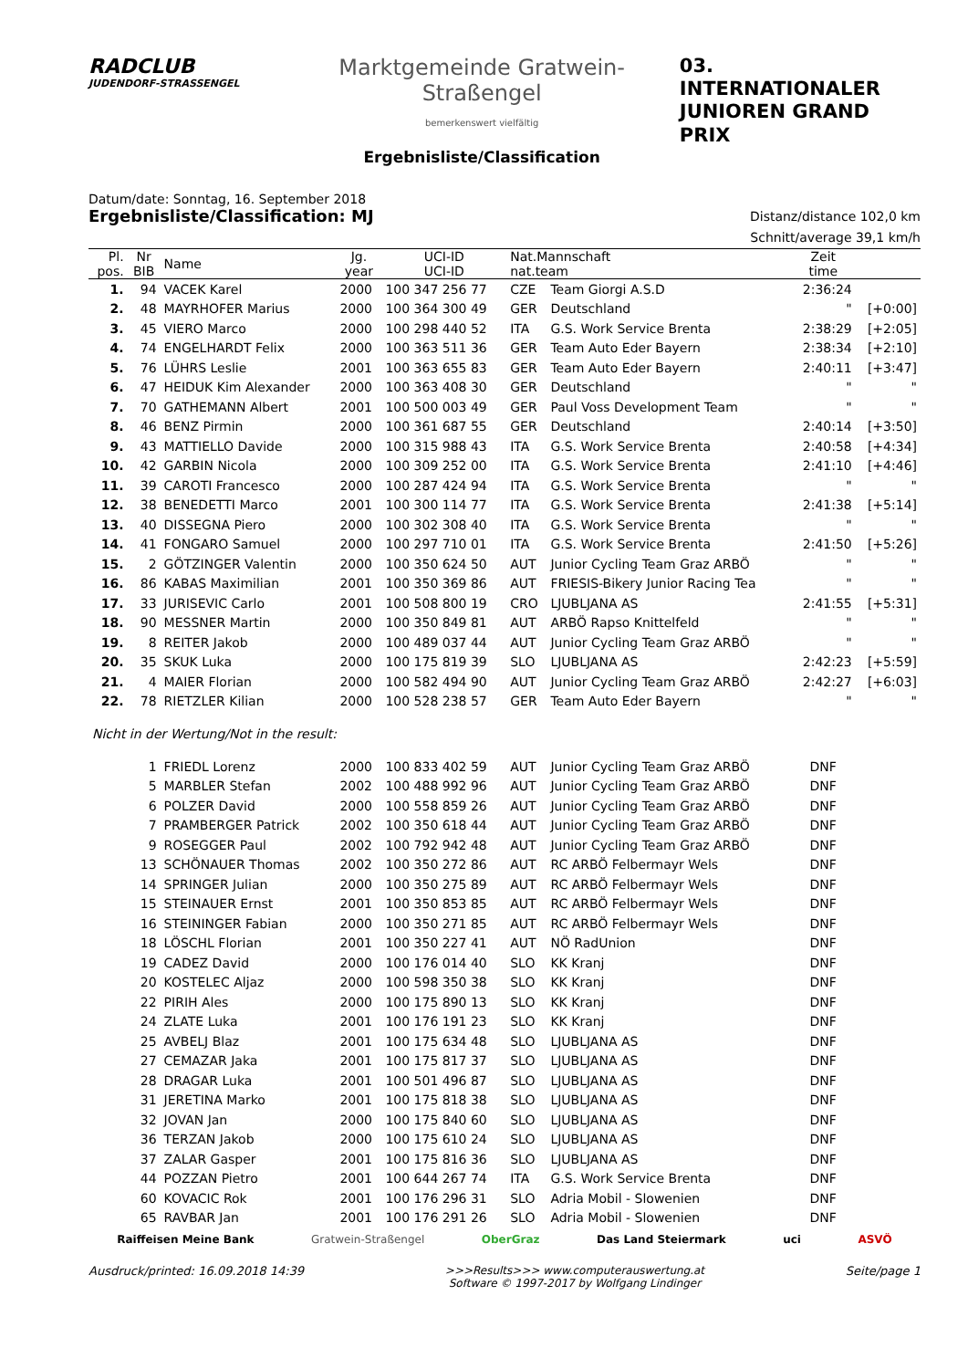RADCLUB
JUDENDORF-STRASSENGEL
Marktgemeinde Gratwein-Straßengel
bemerkenswert vielfältig
Ergebnisliste/Classification
03. INTERNATIONALER
JUNIOREN GRAND PRIX
Datum/date: Sonntag, 16. September 2018
Ergebnisliste/Classification: MJ
Distanz/distance 102,0 km
Schnitt/average 39,1 km/h
| Pl. pos. | Nr BIB | Name | Jg. year | UCI-ID UCI-ID | Nat.Mannschaft nat.team | | Zeit time | |
| --- | --- | --- | --- | --- | --- | --- | --- | --- |
| 1. | 94 | VACEK Karel | 2000 | 100 347 256 77 | CZE | Team Giorgi A.S.D | 2:36:24 | |
| 2. | 48 | MAYRHOFER Marius | 2000 | 100 364 300 49 | GER | Deutschland | " | [+0:00] |
| 3. | 45 | VIERO Marco | 2000 | 100 298 440 52 | ITA | G.S. Work Service Brenta | 2:38:29 | [+2:05] |
| 4. | 74 | ENGELHARDT Felix | 2000 | 100 363 511 36 | GER | Team Auto Eder Bayern | 2:38:34 | [+2:10] |
| 5. | 76 | LÜHRS Leslie | 2001 | 100 363 655 83 | GER | Team Auto Eder Bayern | 2:40:11 | [+3:47] |
| 6. | 47 | HEIDUK Kim Alexander | 2000 | 100 363 408 30 | GER | Deutschland | " | " |
| 7. | 70 | GATHEMANN Albert | 2001 | 100 500 003 49 | GER | Paul Voss Development Team | " | " |
| 8. | 46 | BENZ Pirmin | 2000 | 100 361 687 55 | GER | Deutschland | 2:40:14 | [+3:50] |
| 9. | 43 | MATTIELLO Davide | 2000 | 100 315 988 43 | ITA | G.S. Work Service Brenta | 2:40:58 | [+4:34] |
| 10. | 42 | GARBIN Nicola | 2000 | 100 309 252 00 | ITA | G.S. Work Service Brenta | 2:41:10 | [+4:46] |
| 11. | 39 | CAROTI Francesco | 2000 | 100 287 424 94 | ITA | G.S. Work Service Brenta | " | " |
| 12. | 38 | BENEDETTI Marco | 2001 | 100 300 114 77 | ITA | G.S. Work Service Brenta | 2:41:38 | [+5:14] |
| 13. | 40 | DISSEGNA Piero | 2000 | 100 302 308 40 | ITA | G.S. Work Service Brenta | " | " |
| 14. | 41 | FONGARO Samuel | 2000 | 100 297 710 01 | ITA | G.S. Work Service Brenta | 2:41:50 | [+5:26] |
| 15. | 2 | GÖTZINGER Valentin | 2000 | 100 350 624 50 | AUT | Junior Cycling Team Graz ARBÖ | " | " |
| 16. | 86 | KABAS Maximilian | 2001 | 100 350 369 86 | AUT | FRIESIS-Bikery Junior Racing Tea | " | " |
| 17. | 33 | JURISEVIC Carlo | 2001 | 100 508 800 19 | CRO | LJUBLJANA AS | 2:41:55 | [+5:31] |
| 18. | 90 | MESSNER Martin | 2000 | 100 350 849 81 | AUT | ARBÖ Rapso Knittelfeld | " | " |
| 19. | 8 | REITER Jakob | 2000 | 100 489 037 44 | AUT | Junior Cycling Team Graz ARBÖ | " | " |
| 20. | 35 | SKUK Luka | 2000 | 100 175 819 39 | SLO | LJUBLJANA AS | 2:42:23 | [+5:59] |
| 21. | 4 | MAIER Florian | 2000 | 100 582 494 90 | AUT | Junior Cycling Team Graz ARBÖ | 2:42:27 | [+6:03] |
| 22. | 78 | RIETZLER Kilian | 2000 | 100 528 238 57 | GER | Team Auto Eder Bayern | " | " |
| Nicht in der Wertung/Not in the result: | | | | | | | | |
| | 1 | FRIEDL Lorenz | 2000 | 100 833 402 59 | AUT | Junior Cycling Team Graz ARBÖ | DNF | |
| | 5 | MARBLER Stefan | 2002 | 100 488 992 96 | AUT | Junior Cycling Team Graz ARBÖ | DNF | |
| | 6 | POLZER David | 2000 | 100 558 859 26 | AUT | Junior Cycling Team Graz ARBÖ | DNF | |
| | 7 | PRAMBERGER Patrick | 2002 | 100 350 618 44 | AUT | Junior Cycling Team Graz ARBÖ | DNF | |
| | 9 | ROSEGGER Paul | 2002 | 100 792 942 48 | AUT | Junior Cycling Team Graz ARBÖ | DNF | |
| | 13 | SCHÖNAUER Thomas | 2002 | 100 350 272 86 | AUT | RC ARBÖ Felbermayr Wels | DNF | |
| | 14 | SPRINGER Julian | 2000 | 100 350 275 89 | AUT | RC ARBÖ Felbermayr Wels | DNF | |
| | 15 | STEINAUER Ernst | 2001 | 100 350 853 85 | AUT | RC ARBÖ Felbermayr Wels | DNF | |
| | 16 | STEININGER Fabian | 2000 | 100 350 271 85 | AUT | RC ARBÖ Felbermayr Wels | DNF | |
| | 18 | LÖSCHL Florian | 2001 | 100 350 227 41 | AUT | NÖ RadUnion | DNF | |
| | 19 | CADEZ David | 2000 | 100 176 014 40 | SLO | KK Kranj | DNF | |
| | 20 | KOSTELEC Aljaz | 2000 | 100 598 350 38 | SLO | KK Kranj | DNF | |
| | 22 | PIRIH Ales | 2000 | 100 175 890 13 | SLO | KK Kranj | DNF | |
| | 24 | ZLATE Luka | 2001 | 100 176 191 23 | SLO | KK Kranj | DNF | |
| | 25 | AVBELJ Blaz | 2001 | 100 175 634 48 | SLO | LJUBLJANA AS | DNF | |
| | 27 | CEMAZAR Jaka | 2001 | 100 175 817 37 | SLO | LJUBLJANA AS | DNF | |
| | 28 | DRAGAR Luka | 2001 | 100 501 496 87 | SLO | LJUBLJANA AS | DNF | |
| | 31 | JERETINA Marko | 2001 | 100 175 818 38 | SLO | LJUBLJANA AS | DNF | |
| | 32 | JOVAN Jan | 2000 | 100 175 840 60 | SLO | LJUBLJANA AS | DNF | |
| | 36 | TERZAN Jakob | 2000 | 100 175 610 24 | SLO | LJUBLJANA AS | DNF | |
| | 37 | ZALAR Gasper | 2001 | 100 175 816 36 | SLO | LJUBLJANA AS | DNF | |
| | 44 | POZZAN Pietro | 2001 | 100 644 267 74 | ITA | G.S. Work Service Brenta | DNF | |
| | 60 | KOVACIC Rok | 2001 | 100 176 296 31 | SLO | Adria Mobil - Slowenien | DNF | |
| | 65 | RAVBAR Jan | 2001 | 100 176 291 26 | SLO | Adria Mobil - Slowenien | DNF | |
Raiffeisen Meine Bank Gratwein-Straßengel OberGraz Das Land Steiermark uci ASVÖ
Ausdruck/printed: 16.09.2018 14:39 >>>Results>>> www.computerauswertung.at
Software © 1997-2017 by Wolfgang Lindinger Seite/page 1